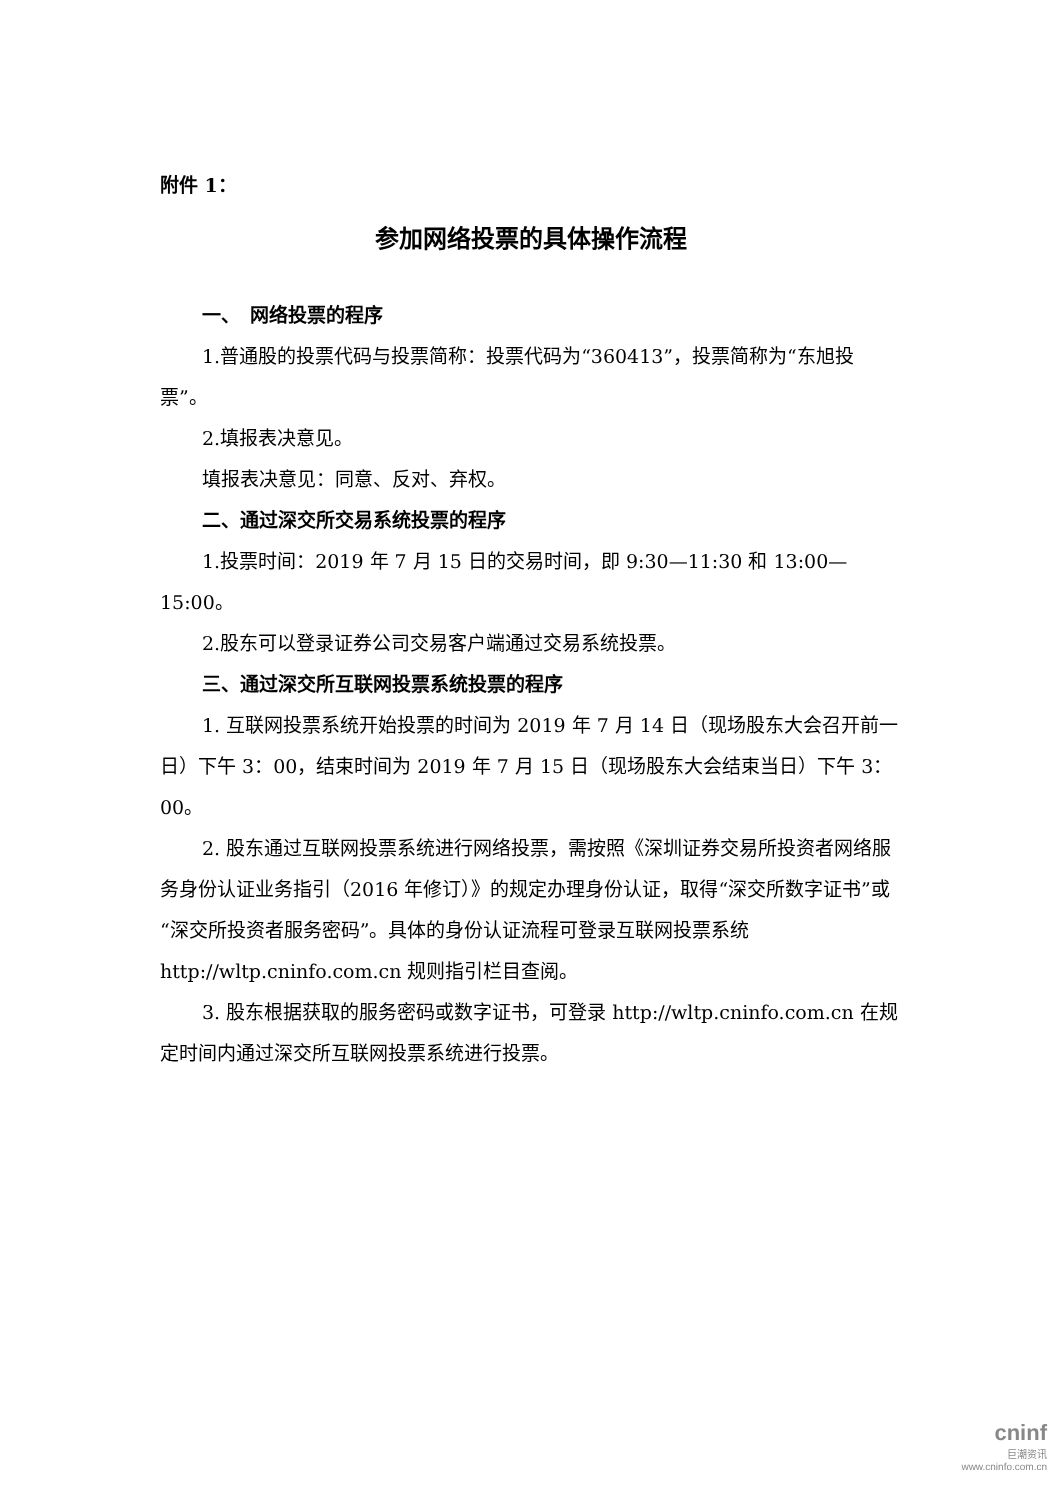附件 1：
参加网络投票的具体操作流程
一、　网络投票的程序
1.普通股的投票代码与投票简称：投票代码为“360413”，投票简称为“东旭投票”。
2.填报表决意见。
填报表决意见：同意、反对、弃权。
二、通过深交所交易系统投票的程序
1.投票时间：2019 年 7 月 15 日的交易时间，即 9:30—11:30 和 13:00—15:00。
2.股东可以登录证券公司交易客户端通过交易系统投票。
三、通过深交所互联网投票系统投票的程序
1. 互联网投票系统开始投票的时间为 2019 年 7 月 14 日（现场股东大会召开前一日）下午 3：00，结束时间为 2019 年 7 月 15 日（现场股东大会结束当日）下午 3：00。
2. 股东通过互联网投票系统进行网络投票，需按照《深圳证券交易所投资者网络服务身份认证业务指引（2016 年修订）》的规定办理身份认证，取得“深交所数字证书”或“深交所投资者服务密码”。具体的身份认证流程可登录互联网投票系统 http://wltp.cninfo.com.cn 规则指引栏目查阅。
3. 股东根据获取的服务密码或数字证书，可登录 http://wltp.cninfo.com.cn 在规定时间内通过深交所互联网投票系统进行投票。
cninf
巨潮资讯
www.cninfo.com.cn